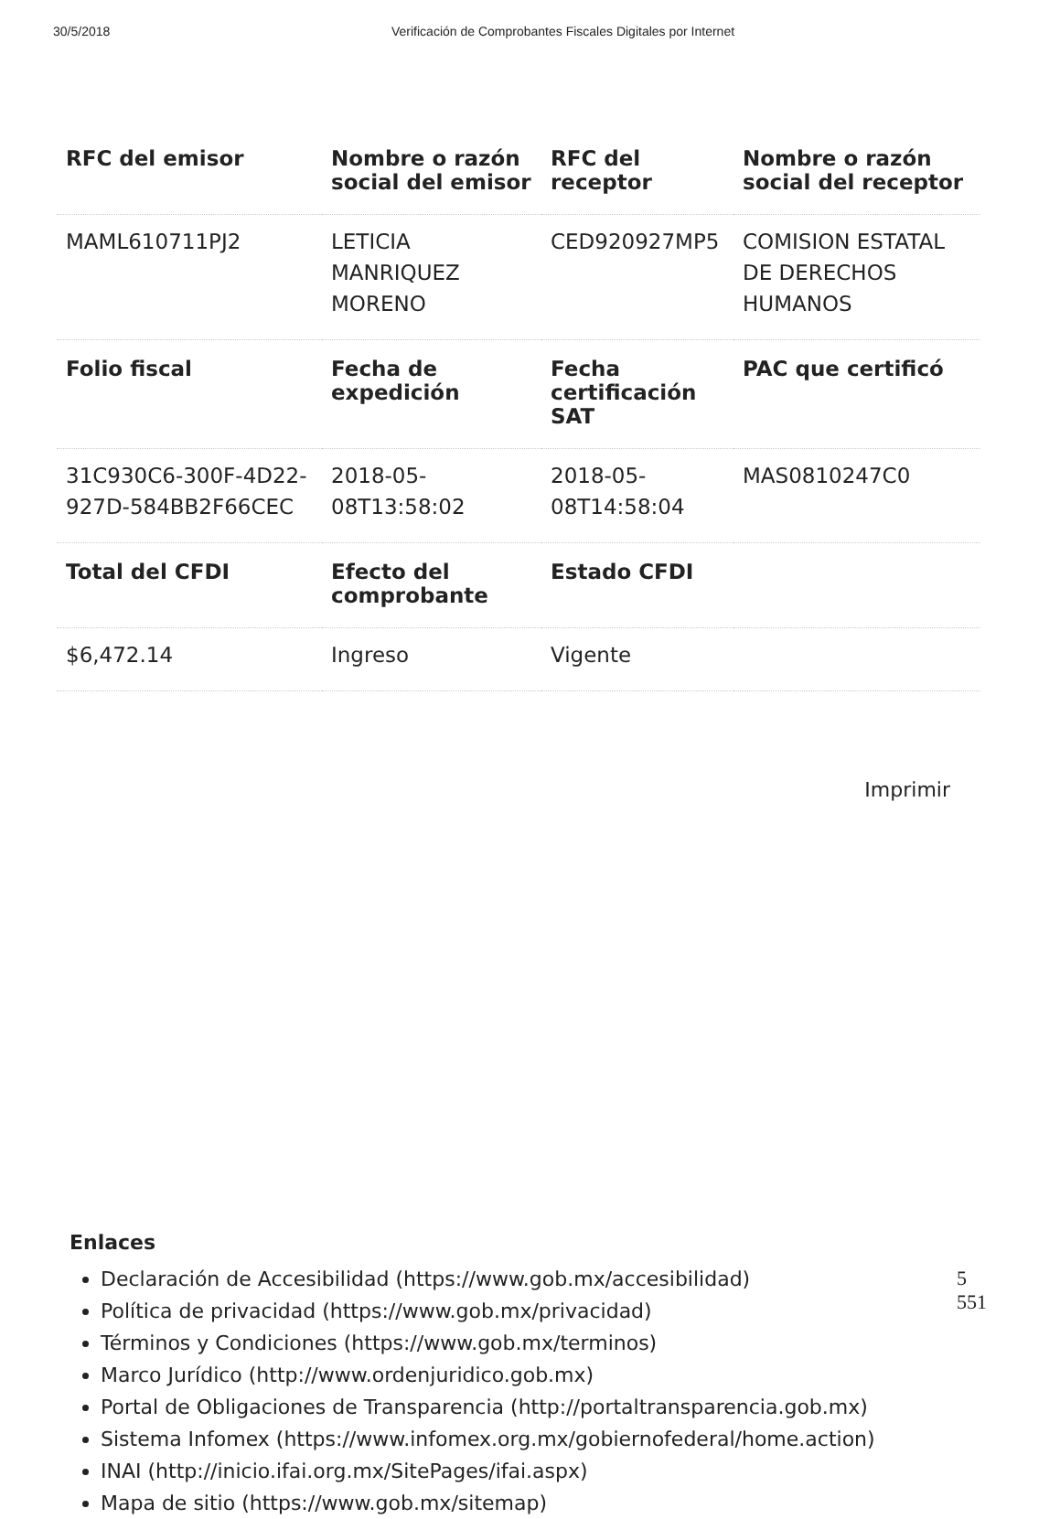30/5/2018 Verificación de Comprobantes Fiscales Digitales por Internet
| RFC del emisor | Nombre o razón social del emisor | RFC del receptor | Nombre o razón social del receptor |
| --- | --- | --- | --- |
| MAML610711PJ2 | LETICIA MANRIQUEZ MORENO | CED920927MP5 | COMISION ESTATAL DE DERECHOS HUMANOS |
| Folio fiscal | Fecha de expedición | Fecha certificación SAT | PAC que certificó |
| 31C930C6-300F-4D22-927D-584BB2F66CEC | 2018-05-08T13:58:02 | 2018-05-08T14:58:04 | MAS0810247C0 |
| Total del CFDI | Efecto del comprobante | Estado CFDI | |
| $6,472.14 | Ingreso | Vigente | |
Imprimir
Enlaces
Declaración de Accesibilidad (https://www.gob.mx/accesibilidad)
Política de privacidad (https://www.gob.mx/privacidad)
Términos y Condiciones (https://www.gob.mx/terminos)
Marco Jurídico (http://www.ordenjuridico.gob.mx)
Portal de Obligaciones de Transparencia (http://portaltransparencia.gob.mx)
Sistema Infomex (https://www.infomex.org.mx/gobiernofederal/home.action)
INAI (http://inicio.ifai.org.mx/SitePages/ifai.aspx)
Mapa de sitio (https://www.gob.mx/sitemap)
5
551